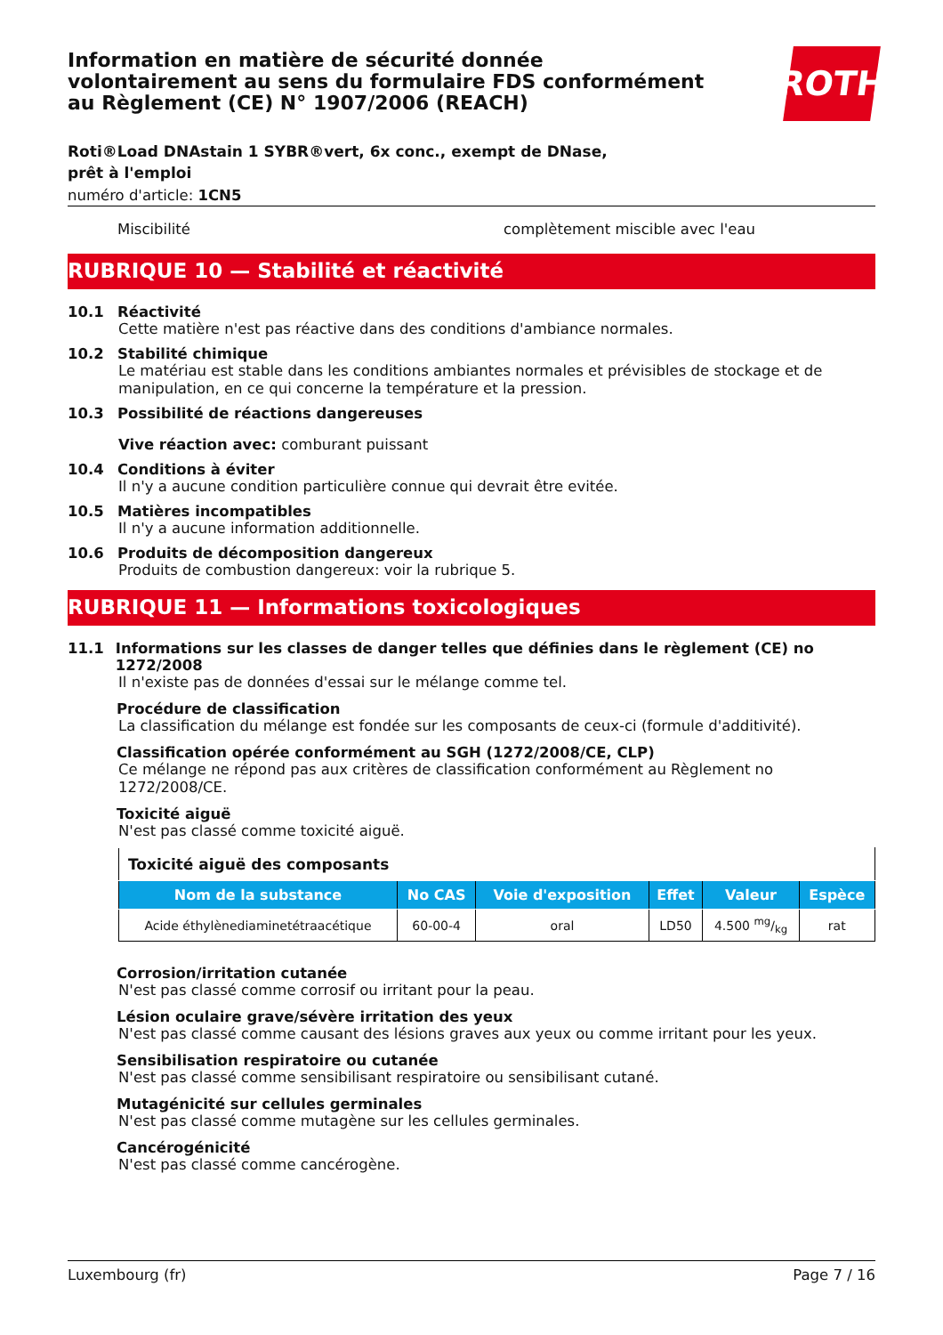Information en matière de sécurité donnée
volontairement au sens du formulaire FDS conformément
au Règlement (CE) N° 1907/2006 (REACH)
ROTH
Roti®Load DNAstain 1 SYBR®vert, 6x conc., exempt de DNase, prêt à l'emploi
numéro d'article: 1CN5
Miscibilité complètement miscible avec l'eau
RUBRIQUE 10 — Stabilité et réactivité
10.1 Réactivité
Cette matière n'est pas réactive dans des conditions d'ambiance normales.
10.2 Stabilité chimique
Le matériau est stable dans les conditions ambiantes normales et prévisibles de stockage et de manipulation, en ce qui concerne la température et la pression.
10.3 Possibilité de réactions dangereuses
Vive réaction avec: comburant puissant
10.4 Conditions à éviter
Il n'y a aucune condition particulière connue qui devrait être evitée.
10.5 Matières incompatibles
Il n'y a aucune information additionnelle.
10.6 Produits de décomposition dangereux
Produits de combustion dangereux: voir la rubrique 5.
RUBRIQUE 11 — Informations toxicologiques
11.1 Informations sur les classes de danger telles que définies dans le règlement (CE) no 1272/2008
Il n'existe pas de données d'essai sur le mélange comme tel.
Procédure de classification
La classification du mélange est fondée sur les composants de ceux-ci (formule d'additivité).
Classification opérée conformément au SGH (1272/2008/CE, CLP)
Ce mélange ne répond pas aux critères de classification conformément au Règlement no 1272/2008/CE.
Toxicité aiguë
N'est pas classé comme toxicité aiguë.
| Toxicité aiguë des composants | | | | | |
| --- | --- | --- | --- | --- | --- |
| Nom de la substance | No CAS | Voie d'exposition | Effet | Valeur | Espèce |
| Acide éthylènediaminetétraacétique | 60-00-4 | oral | LD50 | 4.500 mg/kg | rat |
Corrosion/irritation cutanée
N'est pas classé comme corrosif ou irritant pour la peau.
Lésion oculaire grave/sévère irritation des yeux
N'est pas classé comme causant des lésions graves aux yeux ou comme irritant pour les yeux.
Sensibilisation respiratoire ou cutanée
N'est pas classé comme sensibilisant respiratoire ou sensibilisant cutané.
Mutagénicité sur cellules germinales
N'est pas classé comme mutagène sur les cellules germinales.
Cancérogénicité
N'est pas classé comme cancérogène.
Luxembourg (fr) Page 7 / 16